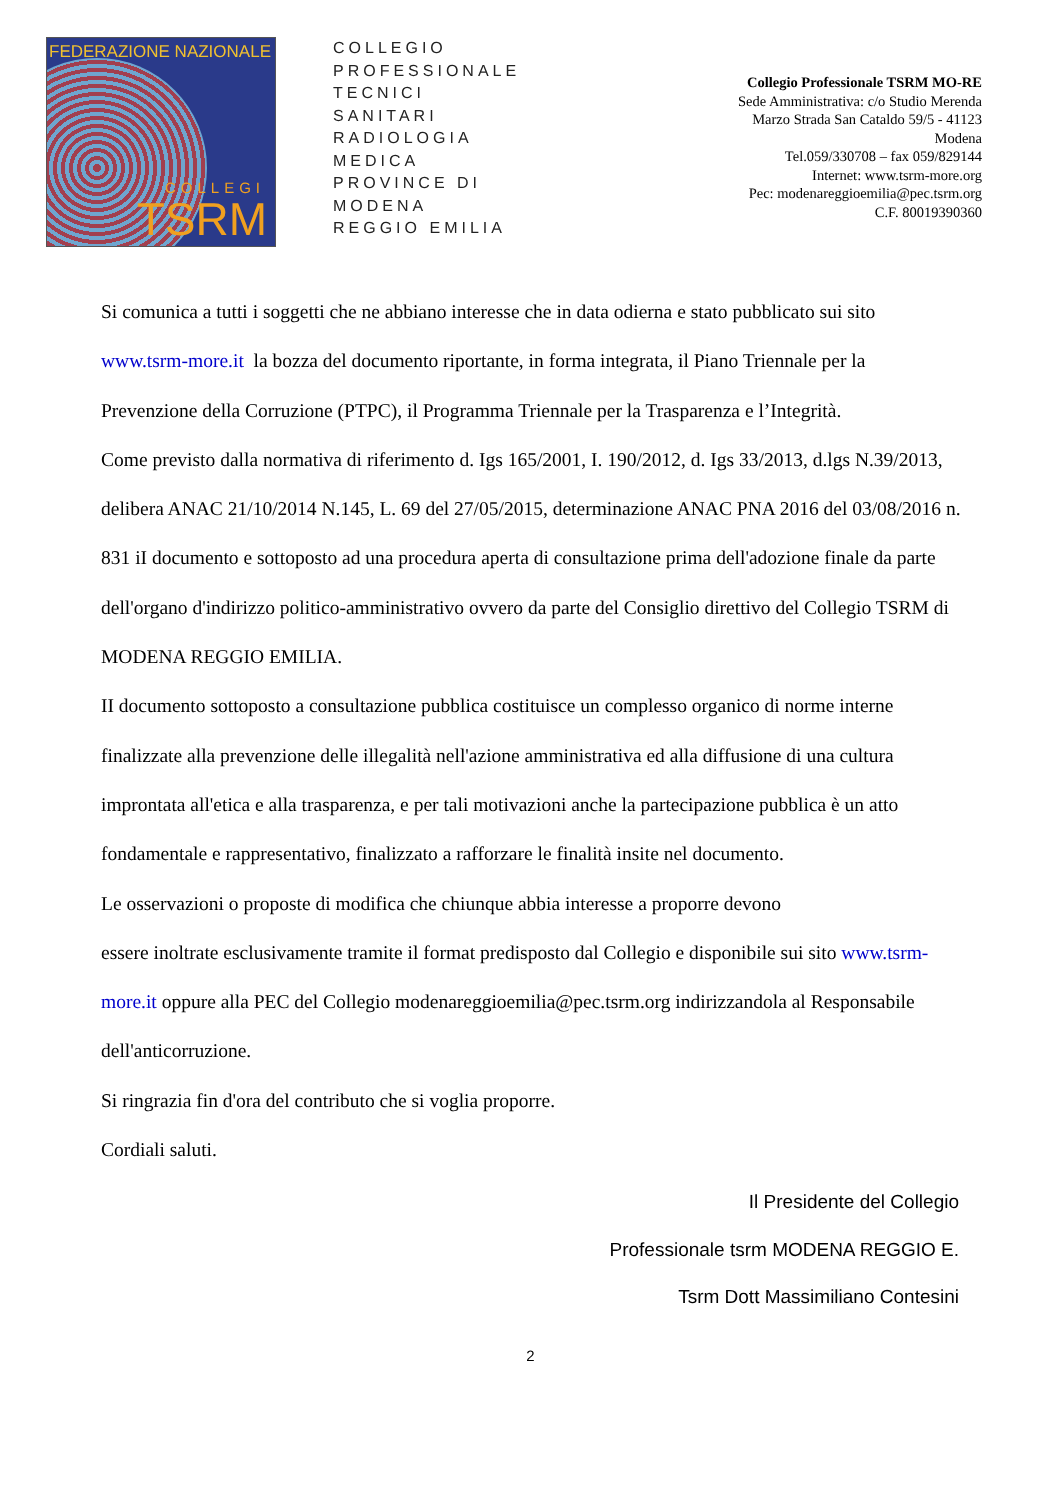FEDERAZIONE NAZIONALE
COLLEGI
TSRM
COLLEGIO
PROFESSIONALE
TECNICI
SANITARI
RADIOLOGIA
MEDICA
PROVINCE DI
MODENA
REGGIO EMILIA
Collegio Professionale TSRM MO-RE
Sede Amministrativa: c/o Studio Merenda
Marzo Strada San Cataldo 59/5 - 41123
Modena
Tel.059/330708 – fax 059/829144
Internet: www.tsrm-more.org
Pec: modenareggioemilia@pec.tsrm.org
C.F. 80019390360
Si comunica a tutti i soggetti che ne abbiano interesse che in data odierna e stato pubblicato sui sito www.tsrm-more.it la bozza del documento riportante, in forma integrata, il Piano Triennale per la Prevenzione della Corruzione (PTPC), il Programma Triennale per la Trasparenza e l’Integrità.
Come previsto dalla normativa di riferimento d. Igs 165/2001, I. 190/2012, d. Igs 33/2013, d.lgs N.39/2013, delibera ANAC 21/10/2014 N.145, L. 69 del 27/05/2015, determinazione ANAC PNA 2016 del 03/08/2016 n. 831 iI documento e sottoposto ad una procedura aperta di consultazione prima dell'adozione finale da parte dell'organo d'indirizzo politico-amministrativo ovvero da parte del Consiglio direttivo del Collegio TSRM di MODENA REGGIO EMILIA.
II documento sottoposto a consultazione pubblica costituisce un complesso organico di norme interne finalizzate alla prevenzione delle illegalità nell'azione amministrativa ed alla diffusione di una cultura improntata all'etica e alla trasparenza, e per tali motivazioni anche la partecipazione pubblica è un atto fondamentale e rappresentativo, finalizzato a rafforzare le finalità insite nel documento.
Le osservazioni o proposte di modifica che chiunque abbia interesse a proporre devono
essere inoltrate esclusivamente tramite il format predisposto dal Collegio e disponibile sui sito www.tsrm-more.it oppure alla PEC del Collegio modenareggioemilia@pec.tsrm.org indirizzandola al Responsabile dell'anticorruzione.
Si ringrazia fin d'ora del contributo che si voglia proporre.
Cordiali saluti.
Il Presidente del Collegio
Professionale tsrm MODENA REGGIO E.
Tsrm Dott Massimiliano Contesini
2